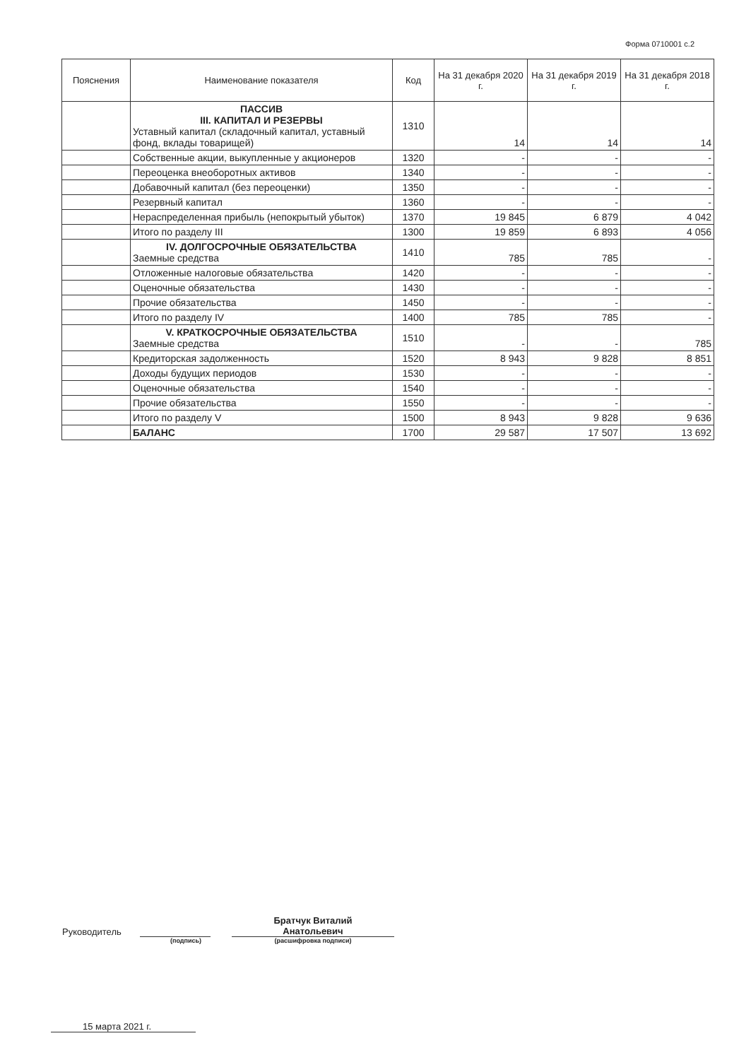Форма 0710001 с.2
| Пояснения | Наименование показателя | Код | На 31 декабря 2020 г. | На 31 декабря 2019 г. | На 31 декабря 2018 г. |
| --- | --- | --- | --- | --- | --- |
| | ПАССИВ III. КАПИТАЛ И РЕЗЕРВЫ Уставный капитал (складочный капитал, уставный фонд, вклады товарищей) | 1310 | 14 | 14 | 14 |
| | Собственные акции, выкупленные у акционеров | 1320 | - | - | - |
| | Переоценка внеоборотных активов | 1340 | - | - | - |
| | Добавочный капитал (без переоценки) | 1350 | - | - | - |
| | Резервный капитал | 1360 | - | - | - |
| | Нераспределенная прибыль (непокрытый убыток) | 1370 | 19 845 | 6 879 | 4 042 |
| | Итого по разделу III | 1300 | 19 859 | 6 893 | 4 056 |
| | IV. ДОЛГОСРОЧНЫЕ ОБЯЗАТЕЛЬСТВА Заемные средства | 1410 | 785 | 785 | - |
| | Отложенные налоговые обязательства | 1420 | - | - | - |
| | Оценочные обязательства | 1430 | - | - | - |
| | Прочие обязательства | 1450 | - | - | - |
| | Итого по разделу IV | 1400 | 785 | 785 | - |
| | V. КРАТКОСРОЧНЫЕ ОБЯЗАТЕЛЬСТВА Заемные средства | 1510 | - | - | 785 |
| | Кредиторская задолженность | 1520 | 8 943 | 9 828 | 8 851 |
| | Доходы будущих периодов | 1530 | - | - | - |
| | Оценочные обязательства | 1540 | - | - | - |
| | Прочие обязательства | 1550 | - | - | - |
| | Итого по разделу V | 1500 | 8 943 | 9 828 | 9 636 |
| | БАЛАНС | 1700 | 29 587 | 17 507 | 13 692 |
Руководитель
Братчук Виталий
Анатольевич
(подпись) (расшифровка подписи)
15 марта 2021 г.